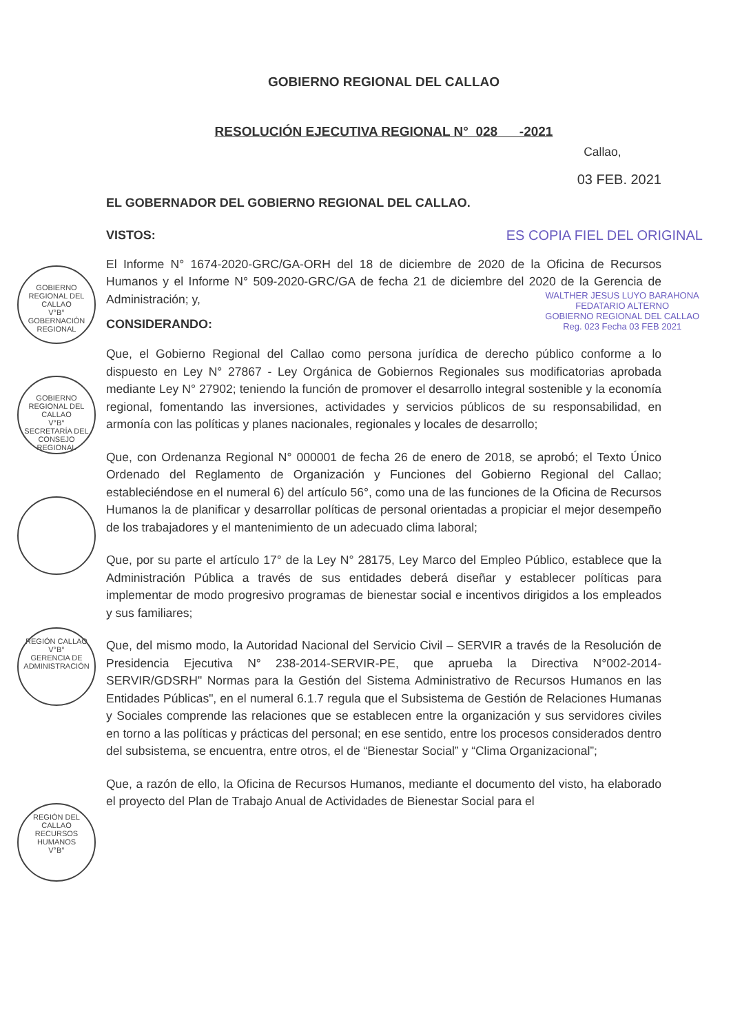GOBIERNO REGIONAL DEL CALLAO
V°B°
GOBERNACIÓN REGIONAL
GOBIERNO REGIONAL DEL CALLAO
V°B°
SECRETARÍA DEL CONSEJO REGIONAL
REGIÓN CALLAO
V°B°
GERENCIA DE ADMINISTRACIÓN
REGIÓN DEL CALLAO
RECURSOS HUMANOS
V°B°
GOBIERNO REGIONAL DEL CALLAO
RESOLUCIÓN EJECUTIVA REGIONAL N° 028 -2021
Callao,
03 FEB. 2021
EL GOBERNADOR DEL GOBIERNO REGIONAL DEL CALLAO.
VISTOS: ES COPIA FIEL DEL ORIGINAL
El Informe N° 1674-2020-GRC/GA-ORH del 18 de diciembre de 2020 de la Oficina de Recursos Humanos y el Informe N° 509-2020-GRC/GA de fecha 21 de diciembre del 2020 de la Gerencia de Administración; y,
CONSIDERANDO:
WALTHER JESUS LUYO BARAHONA
FEDATARIO ALTERNO
GOBIERNO REGIONAL DEL CALLAO
Reg. 023 Fecha 03 FEB 2021
Que, el Gobierno Regional del Callao como persona jurídica de derecho público conforme a lo dispuesto en Ley N° 27867 - Ley Orgánica de Gobiernos Regionales sus modificatorias aprobada mediante Ley N° 27902; teniendo la función de promover el desarrollo integral sostenible y la economía regional, fomentando las inversiones, actividades y servicios públicos de su responsabilidad, en armonía con las políticas y planes nacionales, regionales y locales de desarrollo;
Que, con Ordenanza Regional N° 000001 de fecha 26 de enero de 2018, se aprobó; el Texto Único Ordenado del Reglamento de Organización y Funciones del Gobierno Regional del Callao; estableciéndose en el numeral 6) del artículo 56°, como una de las funciones de la Oficina de Recursos Humanos la de planificar y desarrollar políticas de personal orientadas a propiciar el mejor desempeño de los trabajadores y el mantenimiento de un adecuado clima laboral;
Que, por su parte el artículo 17° de la Ley N° 28175, Ley Marco del Empleo Público, establece que la Administración Pública a través de sus entidades deberá diseñar y establecer políticas para implementar de modo progresivo programas de bienestar social e incentivos dirigidos a los empleados y sus familiares;
Que, del mismo modo, la Autoridad Nacional del Servicio Civil – SERVIR a través de la Resolución de Presidencia Ejecutiva N° 238-2014-SERVIR-PE, que aprueba la Directiva N°002-2014-SERVIR/GDSRH" Normas para la Gestión del Sistema Administrativo de Recursos Humanos en las Entidades Públicas", en el numeral 6.1.7 regula que el Subsistema de Gestión de Relaciones Humanas y Sociales comprende las relaciones que se establecen entre la organización y sus servidores civiles en torno a las políticas y prácticas del personal; en ese sentido, entre los procesos considerados dentro del subsistema, se encuentra, entre otros, el de “Bienestar Social” y “Clima Organizacional”;
Que, a razón de ello, la Oficina de Recursos Humanos, mediante el documento del visto, ha elaborado el proyecto del Plan de Trabajo Anual de Actividades de Bienestar Social para el